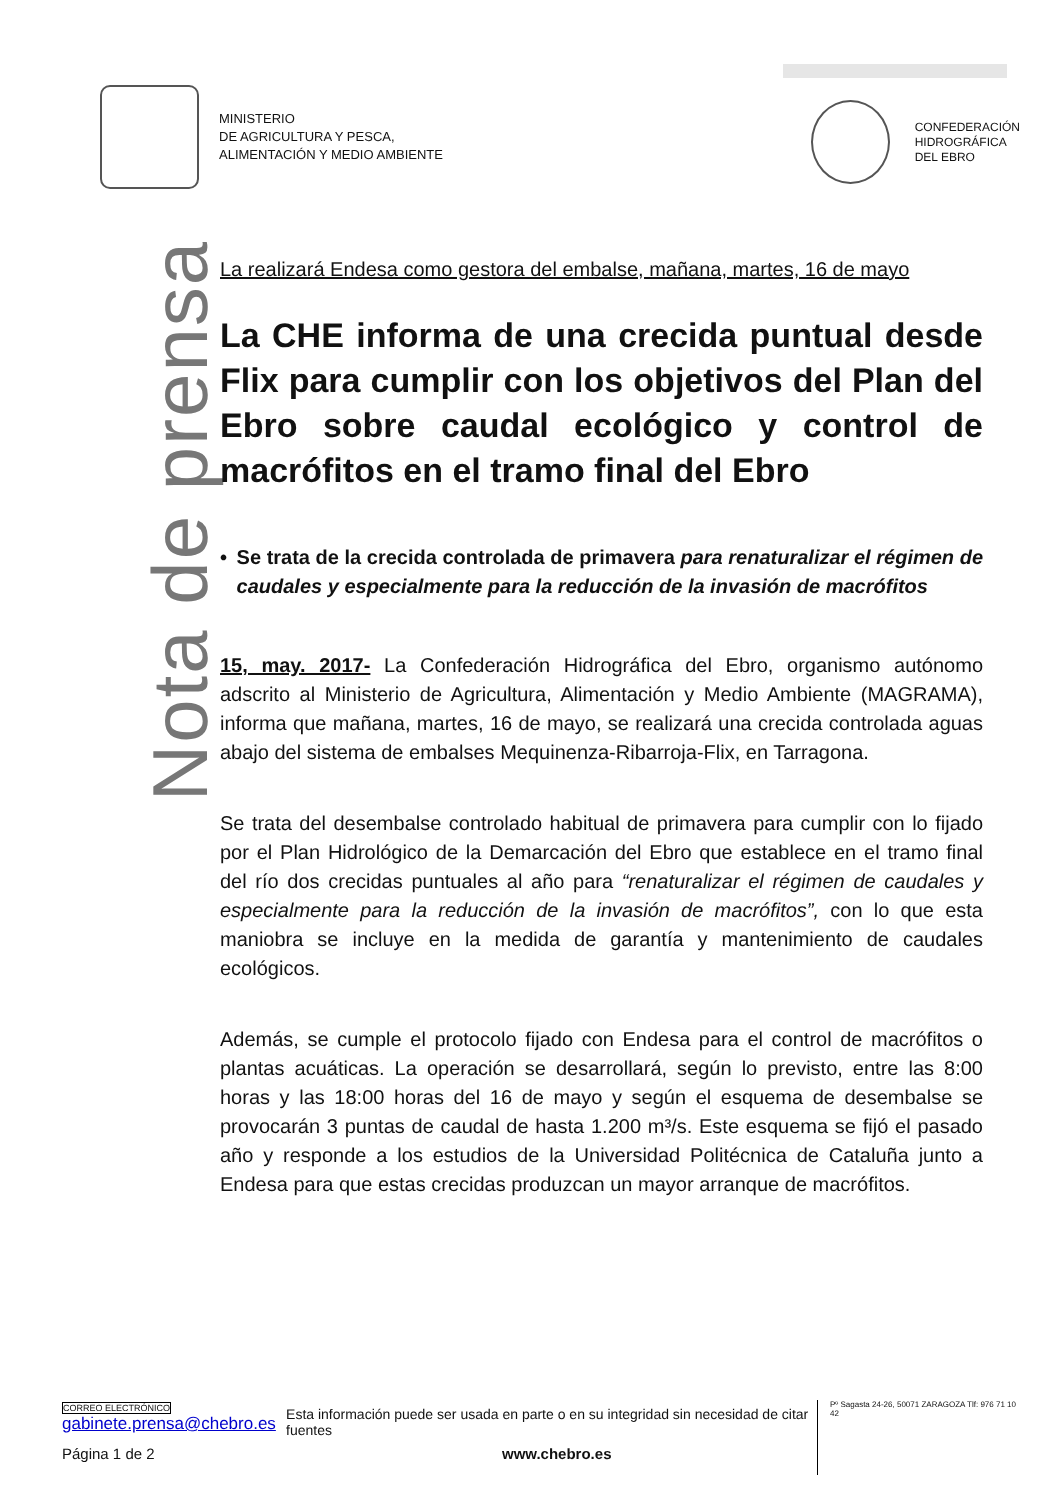MINISTERIO
DE AGRICULTURA Y PESCA,
ALIMENTACIÓN Y MEDIO AMBIENTE
CONFEDERACIÓN
HIDROGRÁFICA
DEL EBRO
Nota de prensa
La realizará Endesa como gestora del embalse, mañana, martes, 16 de mayo
La CHE informa de una crecida puntual desde Flix para cumplir con los objetivos del Plan del Ebro sobre caudal ecológico y control de macrófitos en el tramo final del Ebro
• Se trata de la crecida controlada de primavera para renaturalizar el régimen de caudales y especialmente para la reducción de la invasión de macrófitos
15, may. 2017- La Confederación Hidrográfica del Ebro, organismo autónomo adscrito al Ministerio de Agricultura, Alimentación y Medio Ambiente (MAGRAMA), informa que mañana, martes, 16 de mayo, se realizará una crecida controlada aguas abajo del sistema de embalses Mequinenza-Ribarroja-Flix, en Tarragona.
Se trata del desembalse controlado habitual de primavera para cumplir con lo fijado por el Plan Hidrológico de la Demarcación del Ebro que establece en el tramo final del río dos crecidas puntuales al año para “renaturalizar el régimen de caudales y especialmente para la reducción de la invasión de macrófitos”, con lo que esta maniobra se incluye en la medida de garantía y mantenimiento de caudales ecológicos.
Además, se cumple el protocolo fijado con Endesa para el control de macrófitos o plantas acuáticas. La operación se desarrollará, según lo previsto, entre las 8:00 horas y las 18:00 horas del 16 de mayo y según el esquema de desembalse se provocarán 3 puntas de caudal de hasta 1.200 m³/s. Este esquema se fijó el pasado año y responde a los estudios de la Universidad Politécnica de Cataluña junto a Endesa para que estas crecidas produzcan un mayor arranque de macrófitos.
CORREO ELECTRÓNICO
gabinete.prensa@chebro.es
Esta información puede ser usada en parte o en su integridad sin necesidad de citar fuentes
Pº Sagasta 24-26, 50071 ZARAGOZA Tlf: 976 71 10 42
Página 1 de 2 www.chebro.es